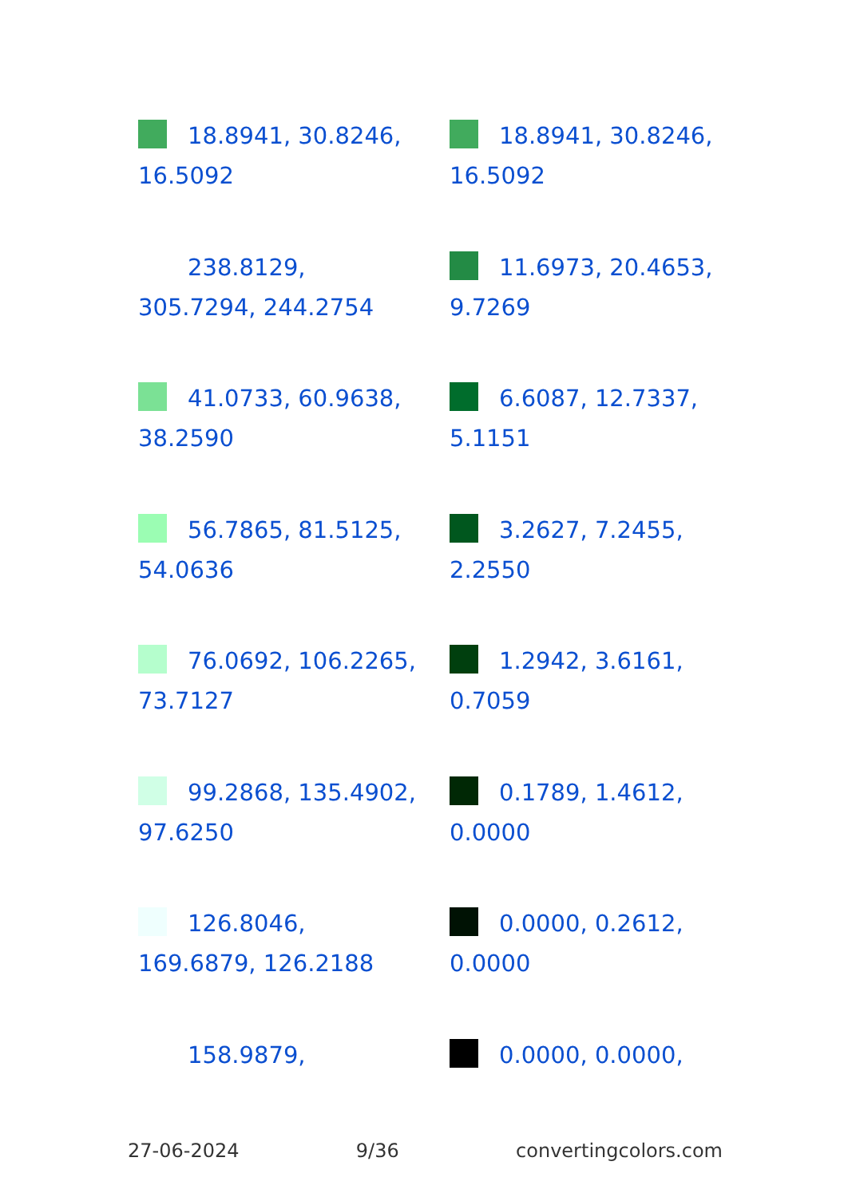18.8941, 30.8246, 16.5092
18.8941, 30.8246, 16.5092
238.8129, 305.7294, 244.2754
11.6973, 20.4653, 9.7269
41.0733, 60.9638, 38.2590
6.6087, 12.7337, 5.1151
56.7865, 81.5125, 54.0636
3.2627, 7.2455, 2.2550
76.0692, 106.2265, 73.7127
1.2942, 3.6161, 0.7059
99.2868, 135.4902, 97.6250
0.1789, 1.4612, 0.0000
126.8046, 169.6879, 126.2188
0.0000, 0.2612, 0.0000
158.9879,
0.0000, 0.0000,
27-06-2024 9/36 convertingcolors.com